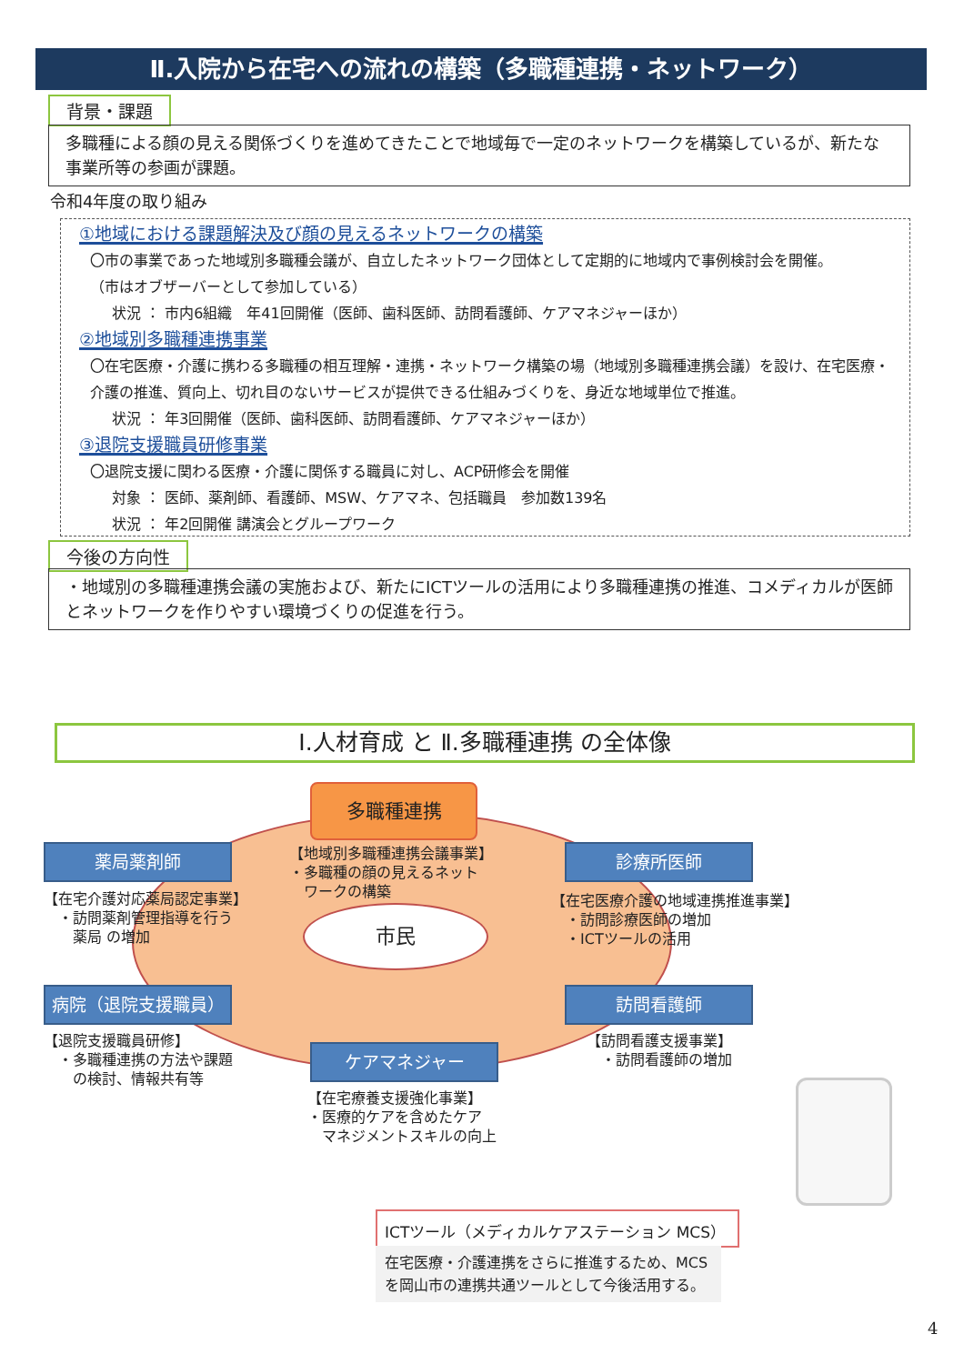Ⅱ.入院から在宅への流れの構築（多職種連携・ネットワーク）
背景・課題
多職種による顔の見える関係づくりを進めてきたことで地域毎で一定のネットワークを構築しているが、新たな事業所等の参画が課題。
令和4年度の取り組み
①地域における課題解決及び顔の見えるネットワークの構築
〇市の事業であった地域別多職種会議が、自立したネットワーク団体として定期的に地域内で事例検討会を開催。
（市はオブザーバーとして参加している）
状況 ： 市内6組織　年41回開催（医師、歯科医師、訪問看護師、ケアマネジャーほか）
②地域別多職種連携事業
〇在宅医療・介護に携わる多職種の相互理解・連携・ネットワーク構築の場（地域別多職種連携会議）を設け、在宅医療・介護の推進、質向上、切れ目のないサービスが提供できる仕組みづくりを、身近な地域単位で推進。
状況 ： 年3回開催（医師、歯科医師、訪問看護師、ケアマネジャーほか）
③退院支援職員研修事業
〇退院支援に関わる医療・介護に関係する職員に対し、ACP研修会を開催
対象 ： 医師、薬剤師、看護師、MSW、ケアマネ、包括職員　参加数139名
状況 ： 年2回開催 講演会とグループワーク
今後の方向性
・地域別の多職種連携会議の実施および、新たにICTツールの活用により多職種連携の推進、コメディカルが医師とネットワークを作りやすい環境づくりの促進を行う。
Ⅰ.人材育成 と Ⅱ.多職種連携 の全体像
市民
多職種連携
【地域別多職種連携会議事業】
・多職種の顔の見えるネット
　ワークの構築
薬局薬剤師
【在宅介護対応薬局認定事業】
　・訪問薬剤管理指導を行う
　　薬局 の増加
診療所医師
【在宅医療介護の地域連携推進事業】
　・訪問診療医師の増加
　・ICTツールの活用
病院（退院支援職員）
【退院支援職員研修】
　・多職種連携の方法や課題
　　の検討、情報共有等
訪問看護師
【訪問看護支援事業】
　・訪問看護師の増加
ケアマネジャー
【在宅療養支援強化事業】
・医療的ケアを含めたケア
　マネジメントスキルの向上
ICTツール（メディカルケアステーション MCS）
在宅医療・介護連携をさらに推進するため、MCSを岡山市の連携共通ツールとして今後活用する。
4